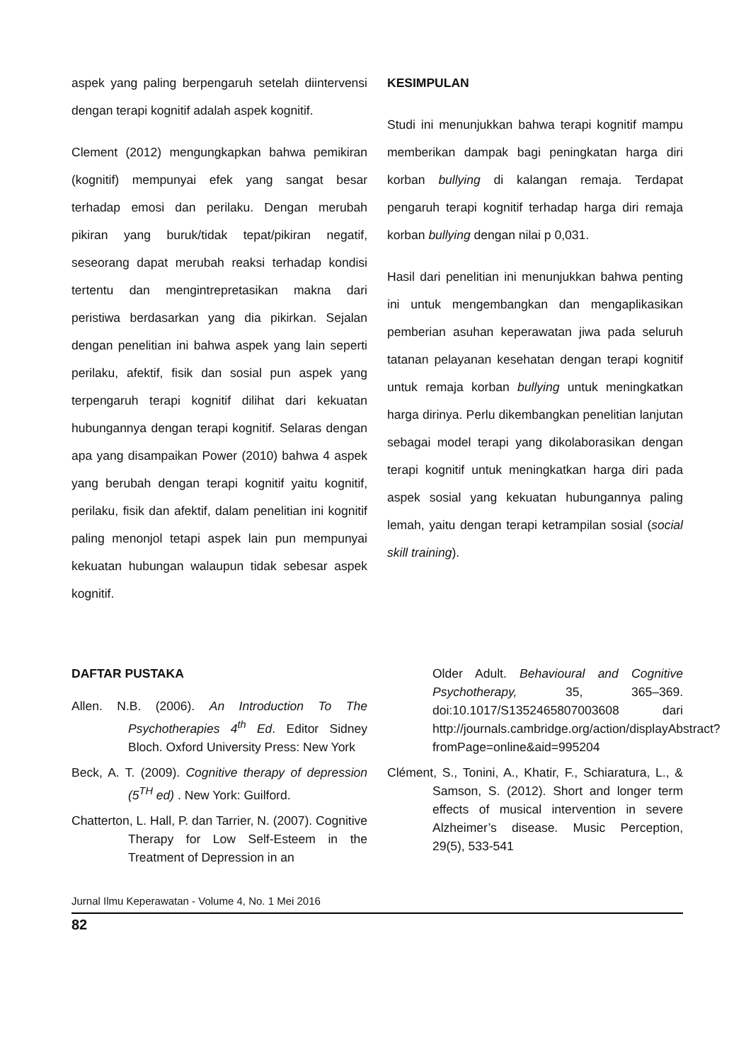aspek yang paling berpengaruh setelah diintervensi dengan terapi kognitif adalah aspek kognitif.
Clement (2012) mengungkapkan bahwa pemikiran (kognitif) mempunyai efek yang sangat besar terhadap emosi dan perilaku. Dengan merubah pikiran yang buruk/tidak tepat/pikiran negatif, seseorang dapat merubah reaksi terhadap kondisi tertentu dan mengintrepretasikan makna dari peristiwa berdasarkan yang dia pikirkan. Sejalan dengan penelitian ini bahwa aspek yang lain seperti perilaku, afektif, fisik dan sosial pun aspek yang terpengaruh terapi kognitif dilihat dari kekuatan hubungannya dengan terapi kognitif. Selaras dengan apa yang disampaikan Power (2010) bahwa 4 aspek yang berubah dengan terapi kognitif yaitu kognitif, perilaku, fisik dan afektif, dalam penelitian ini kognitif paling menonjol tetapi aspek lain pun mempunyai kekuatan hubungan walaupun tidak sebesar aspek kognitif.
KESIMPULAN
Studi ini menunjukkan bahwa terapi kognitif mampu memberikan dampak bagi peningkatan harga diri korban bullying di kalangan remaja. Terdapat pengaruh terapi kognitif terhadap harga diri remaja korban bullying dengan nilai p 0,031.
Hasil dari penelitian ini menunjukkan bahwa penting ini untuk mengembangkan dan mengaplikasikan pemberian asuhan keperawatan jiwa pada seluruh tatanan pelayanan kesehatan dengan terapi kognitif untuk remaja korban bullying untuk meningkatkan harga dirinya. Perlu dikembangkan penelitian lanjutan sebagai model terapi yang dikolaborasikan dengan terapi kognitif untuk meningkatkan harga diri pada aspek sosial yang kekuatan hubungannya paling lemah, yaitu dengan terapi ketrampilan sosial (social skill training).
DAFTAR PUSTAKA
Allen. N.B. (2006). An Introduction To The Psychotherapies 4<sup>th</sup> Ed. Editor Sidney Bloch. Oxford University Press: New York
Beck, A. T. (2009). Cognitive therapy of depression (5<sup>TH</sup> ed) . New York: Guilford.
Chatterton, L. Hall, P. dan Tarrier, N. (2007). Cognitive Therapy for Low Self-Esteem in the Treatment of Depression in an
Older Adult. Behavioural and Cognitive Psychotherapy, 35, 365–369. doi:10.1017/S1352465807003608 dari http://journals.cambridge.org/action/displayAbstract?fromPage=online&aid=995204
Clément, S., Tonini, A., Khatir, F., Schiaratura, L., & Samson, S. (2012). Short and longer term effects of musical intervention in severe Alzheimer’s disease. Music Perception, 29(5), 533-541
Jurnal Ilmu Keperawatan - Volume 4, No. 1 Mei 2016
82